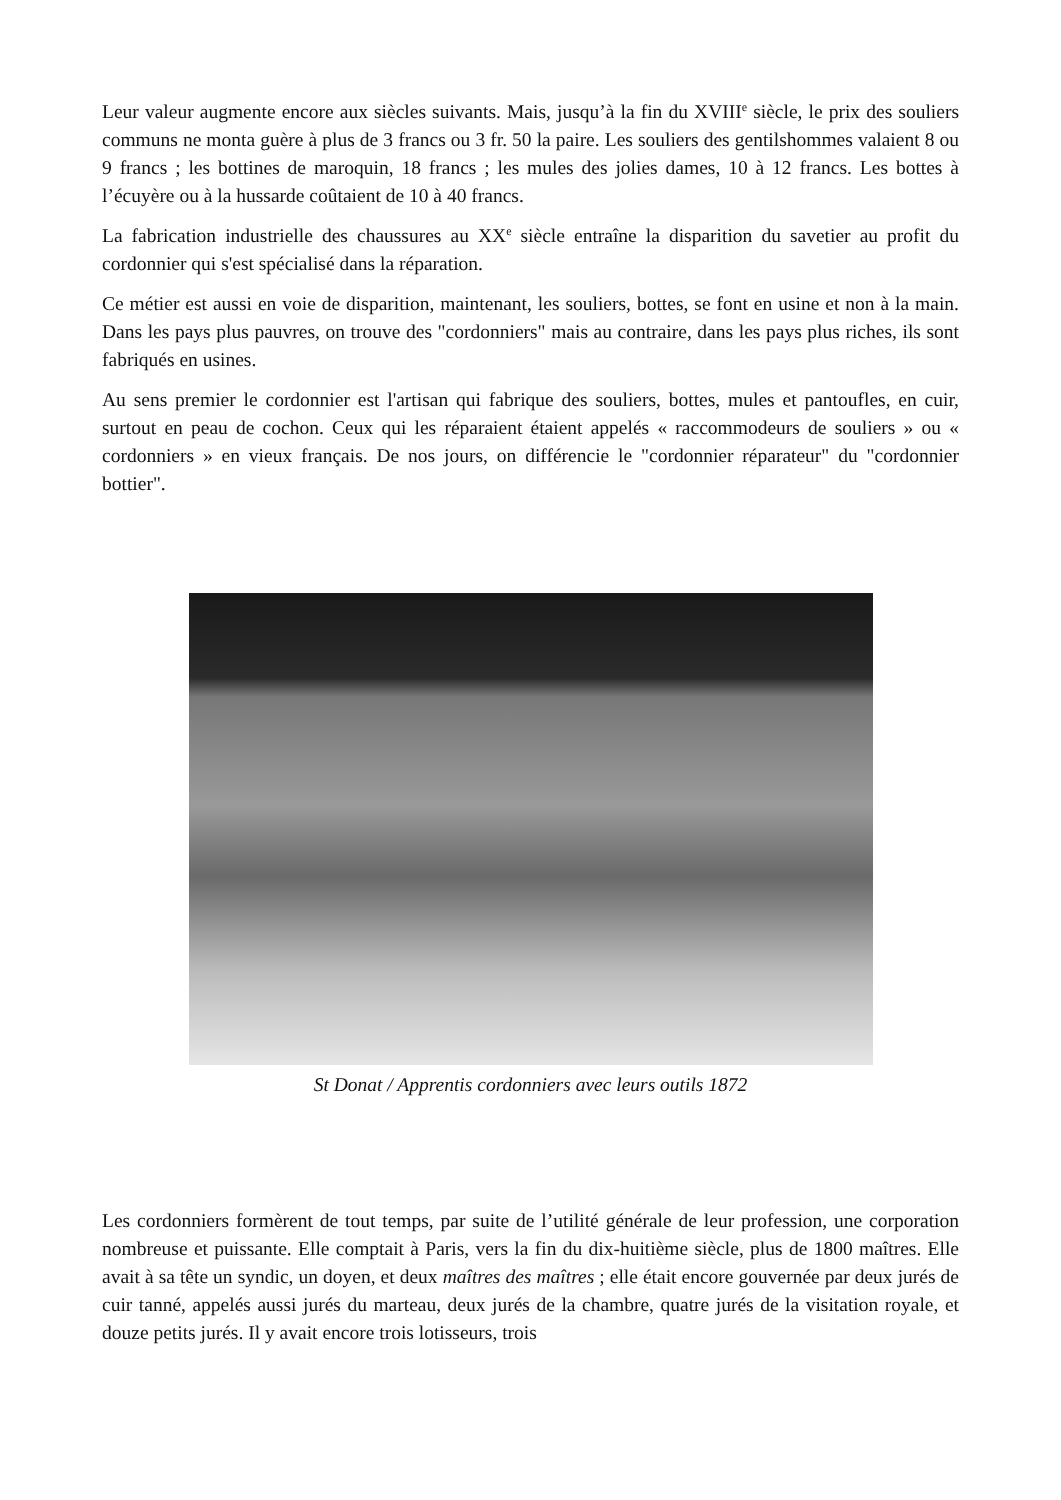Leur valeur augmente encore aux siècles suivants. Mais, jusqu’à la fin du XVIII<sup>e</sup> siècle, le prix des souliers communs ne monta guère à plus de 3 francs ou 3 fr. 50 la paire. Les souliers des gentilshommes valaient 8 ou 9 francs ; les bottines de maroquin, 18 francs ; les mules des jolies dames, 10 à 12 francs. Les bottes à l’écuyère ou à la hussarde coûtaient de 10 à 40 francs.
La fabrication industrielle des chaussures au XX<sup>e</sup> siècle entraîne la disparition du savetier au profit du cordonnier qui s'est spécialisé dans la réparation.
Ce métier est aussi en voie de disparition, maintenant, les souliers, bottes, se font en usine et non à la main. Dans les pays plus pauvres, on trouve des "cordonniers" mais au contraire, dans les pays plus riches, ils sont fabriqués en usines.
Au sens premier le cordonnier est l'artisan qui fabrique des souliers, bottes, mules et pantoufles, en cuir, surtout en peau de cochon. Ceux qui les réparaient étaient appelés « raccommodeurs de souliers » ou « cordonniers » en vieux français. De nos jours, on différencie le "cordonnier réparateur" du "cordonnier bottier".
St Donat / Apprentis cordonniers avec leurs outils 1872
Les cordonniers formèrent de tout temps, par suite de l’utilité générale de leur profession, une corporation nombreuse et puissante. Elle comptait à Paris, vers la fin du dix-huitième siècle, plus de 1800 maîtres. Elle avait à sa tête un syndic, un doyen, et deux maîtres des maîtres ; elle était encore gouvernée par deux jurés de cuir tanné, appelés aussi jurés du marteau, deux jurés de la chambre, quatre jurés de la visitation royale, et douze petits jurés. Il y avait encore trois lotisseurs, trois